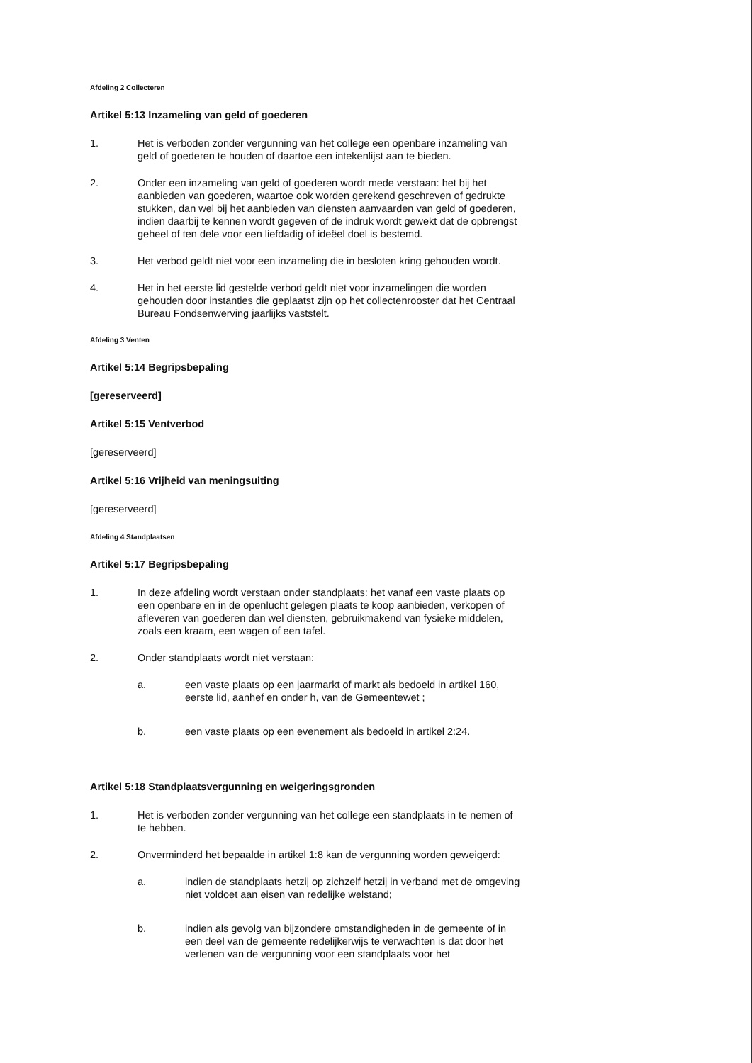Afdeling 2 Collecteren
Artikel 5:13 Inzameling van geld of goederen
1. Het is verboden zonder vergunning van het college een openbare inzameling van geld of goederen te houden of daartoe een intekenlijst aan te bieden.
2. Onder een inzameling van geld of goederen wordt mede verstaan: het bij het aanbieden van goederen, waartoe ook worden gerekend geschreven of gedrukte stukken, dan wel bij het aanbieden van diensten aanvaarden van geld of goederen, indien daarbij te kennen wordt gegeven of de indruk wordt gewekt dat de opbrengst geheel of ten dele voor een liefdadig of ideëel doel is bestemd.
3. Het verbod geldt niet voor een inzameling die in besloten kring gehouden wordt.
4. Het in het eerste lid gestelde verbod geldt niet voor inzamelingen die worden gehouden door instanties die geplaatst zijn op het collectenrooster dat het Centraal Bureau Fondsenwerving jaarlijks vaststelt.
Afdeling 3 Venten
Artikel 5:14 Begripsbepaling
[gereserveerd]
Artikel 5:15 Ventverbod
[gereserveerd]
Artikel 5:16 Vrijheid van meningsuiting
[gereserveerd]
Afdeling 4 Standplaatsen
Artikel 5:17 Begripsbepaling
1. In deze afdeling wordt verstaan onder standplaats: het vanaf een vaste plaats op een openbare en in de openlucht gelegen plaats te koop aanbieden, verkopen of afleveren van goederen dan wel diensten, gebruikmakend van fysieke middelen, zoals een kraam, een wagen of een tafel.
2. Onder standplaats wordt niet verstaan:
a. een vaste plaats op een jaarmarkt of markt als bedoeld in artikel 160, eerste lid, aanhef en onder h, van de Gemeentewet ;
b. een vaste plaats op een evenement als bedoeld in artikel 2:24.
Artikel 5:18 Standplaatsvergunning en weigeringsgronden
1. Het is verboden zonder vergunning van het college een standplaats in te nemen of te hebben.
2. Onverminderd het bepaalde in artikel 1:8 kan de vergunning worden geweigerd:
a. indien de standplaats hetzij op zichzelf hetzij in verband met de omgeving niet voldoet aan eisen van redelijke welstand;
b. indien als gevolg van bijzondere omstandigheden in de gemeente of in een deel van de gemeente redelijkerwijs te verwachten is dat door het verlenen van de vergunning voor een standplaats voor het